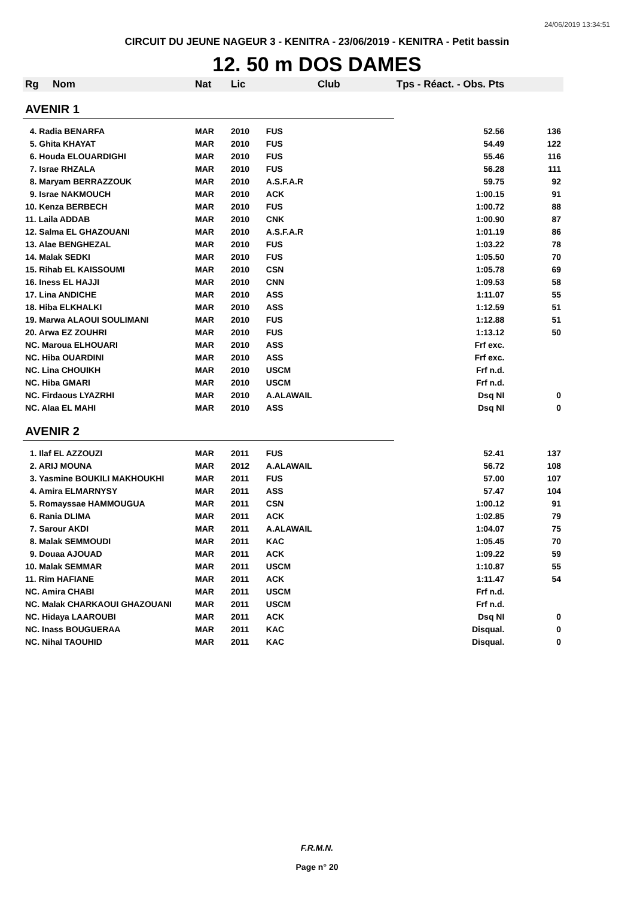24/06/2019 13:34:51
CIRCUIT DU JEUNE NAGEUR 3 - KENITRA - 23/06/2019 - KENITRA - Petit bassin
12. 50 m DOS DAMES
| Rg | Nom | Nat | Lic | Club | Tps - Réact. - Obs. Pts | |
| --- | --- | --- | --- | --- | --- | --- |
| AVENIR 1 | | | | | | |
| 4. Radia BENARFA | | MAR | 2010 | FUS | 52.56 | 136 |
| 5. Ghita KHAYAT | | MAR | 2010 | FUS | 54.49 | 122 |
| 6. Houda ELOUARDIGHI | | MAR | 2010 | FUS | 55.46 | 116 |
| 7. Israe RHZALA | | MAR | 2010 | FUS | 56.28 | 111 |
| 8. Maryam BERRAZZOUK | | MAR | 2010 | A.S.F.A.R | 59.75 | 92 |
| 9. Israe NAKMOUCH | | MAR | 2010 | ACK | 1:00.15 | 91 |
| 10. Kenza BERBECH | | MAR | 2010 | FUS | 1:00.72 | 88 |
| 11. Laila ADDAB | | MAR | 2010 | CNK | 1:00.90 | 87 |
| 12. Salma EL GHAZOUANI | | MAR | 2010 | A.S.F.A.R | 1:01.19 | 86 |
| 13. Alae BENGHEZAL | | MAR | 2010 | FUS | 1:03.22 | 78 |
| 14. Malak SEDKI | | MAR | 2010 | FUS | 1:05.50 | 70 |
| 15. Rihab EL KAISSOUMI | | MAR | 2010 | CSN | 1:05.78 | 69 |
| 16. Iness EL HAJJI | | MAR | 2010 | CNN | 1:09.53 | 58 |
| 17. Lina ANDICHE | | MAR | 2010 | ASS | 1:11.07 | 55 |
| 18. Hiba ELKHALKI | | MAR | 2010 | ASS | 1:12.59 | 51 |
| 19. Marwa ALAOUI SOULIMANI | | MAR | 2010 | FUS | 1:12.88 | 51 |
| 20. Arwa EZ ZOUHRI | | MAR | 2010 | FUS | 1:13.12 | 50 |
| NC. Maroua ELHOUARI | | MAR | 2010 | ASS | Frf exc. | |
| NC. Hiba OUARDINI | | MAR | 2010 | ASS | Frf exc. | |
| NC. Lina CHOUIKH | | MAR | 2010 | USCM | Frf n.d. | |
| NC. Hiba GMARI | | MAR | 2010 | USCM | Frf n.d. | |
| NC. Firdaous LYAZRHI | | MAR | 2010 | A.ALAWAIL | Dsq NI | 0 |
| NC. Alaa EL MAHI | | MAR | 2010 | ASS | Dsq NI | 0 |
| AVENIR 2 | | | | | | |
| 1. Ilaf EL AZZOUZI | | MAR | 2011 | FUS | 52.41 | 137 |
| 2. ARIJ MOUNA | | MAR | 2012 | A.ALAWAIL | 56.72 | 108 |
| 3. Yasmine BOUKILI MAKHOUKHI | | MAR | 2011 | FUS | 57.00 | 107 |
| 4. Amira ELMARNYSY | | MAR | 2011 | ASS | 57.47 | 104 |
| 5. Romayssae HAMMOUGUA | | MAR | 2011 | CSN | 1:00.12 | 91 |
| 6. Rania DLIMA | | MAR | 2011 | ACK | 1:02.85 | 79 |
| 7. Sarour AKDI | | MAR | 2011 | A.ALAWAIL | 1:04.07 | 75 |
| 8. Malak SEMMOUDI | | MAR | 2011 | KAC | 1:05.45 | 70 |
| 9. Douaa AJOUAD | | MAR | 2011 | ACK | 1:09.22 | 59 |
| 10. Malak SEMMAR | | MAR | 2011 | USCM | 1:10.87 | 55 |
| 11. Rim HAFIANE | | MAR | 2011 | ACK | 1:11.47 | 54 |
| NC. Amira CHABI | | MAR | 2011 | USCM | Frf n.d. | |
| NC. Malak CHARKAOUI GHAZOUANI | | MAR | 2011 | USCM | Frf n.d. | |
| NC. Hidaya LAAROUBI | | MAR | 2011 | ACK | Dsq NI | 0 |
| NC. Inass BOUGUERAA | | MAR | 2011 | KAC | Disqual. | 0 |
| NC. Nihal TAOUHID | | MAR | 2011 | KAC | Disqual. | 0 |
F.R.M.N.
Page n° 20